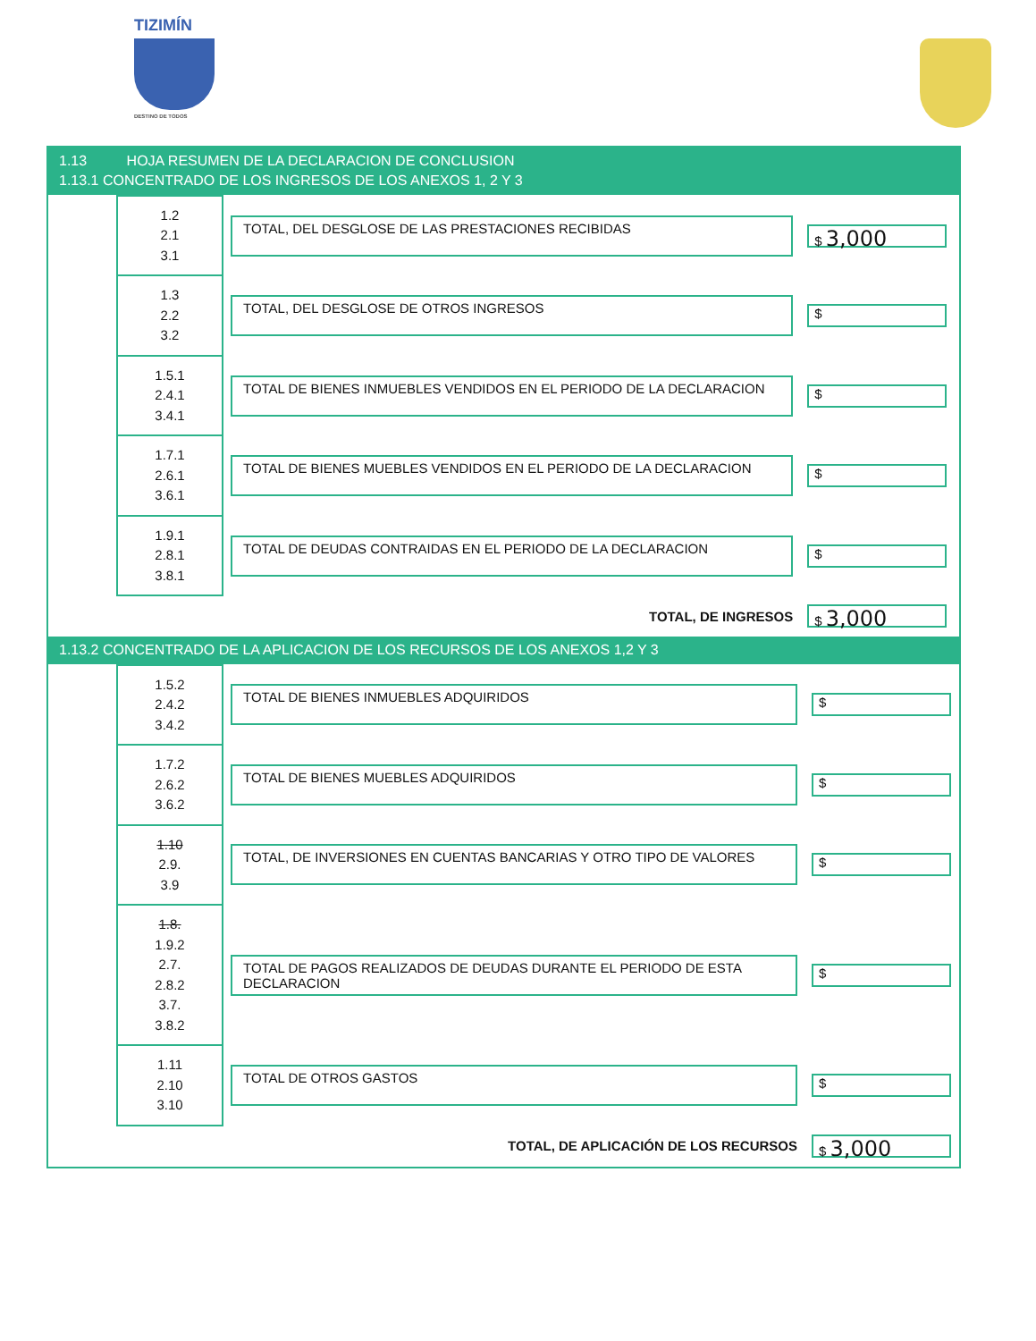TIZIMÍN
DESTINO DE TODOS
1.13 HOJA RESUMEN DE LA DECLARACION DE CONCLUSION
1.13.1 CONCENTRADO DE LOS INGRESOS DE LOS ANEXOS 1, 2 Y 3
| | 1.2 2.1 3.1 | TOTAL, DEL DESGLOSE DE LAS PRESTACIONES RECIBIDAS | $ 3,000 |
| | 1.3 2.2 3.2 | TOTAL, DEL DESGLOSE DE OTROS INGRESOS | $ |
| | 1.5.1 2.4.1 3.4.1 | TOTAL DE BIENES INMUEBLES VENDIDOS EN EL PERIODO DE LA DECLARACION | $ |
| | 1.7.1 2.6.1 3.6.1 | TOTAL DE BIENES MUEBLES VENDIDOS EN EL PERIODO DE LA DECLARACION | $ |
| | 1.9.1 2.8.1 3.8.1 | TOTAL DE DEUDAS CONTRAIDAS EN EL PERIODO DE LA DECLARACION | $ |
| | | TOTAL, DE INGRESOS | $ 3,000 |
1.13.2 CONCENTRADO DE LA APLICACION DE LOS RECURSOS DE LOS ANEXOS 1,2 Y 3
| | 1.5.2 2.4.2 3.4.2 | TOTAL DE BIENES INMUEBLES ADQUIRIDOS | $ |
| | 1.7.2 2.6.2 3.6.2 | TOTAL DE BIENES MUEBLES ADQUIRIDOS | $ |
| | 1.10 2.9. 3.9 | TOTAL, DE INVERSIONES EN CUENTAS BANCARIAS Y OTRO TIPO DE VALORES | $ |
| | 1.8. 1.9.2 2.7. 2.8.2 3.7. 3.8.2 | TOTAL DE PAGOS REALIZADOS DE DEUDAS DURANTE EL PERIODO DE ESTA DECLARACION | $ |
| | 1.11 2.10 3.10 | TOTAL DE OTROS GASTOS | $ |
| | | TOTAL, DE APLICACIÓN DE LOS RECURSOS | $ 3,000 |